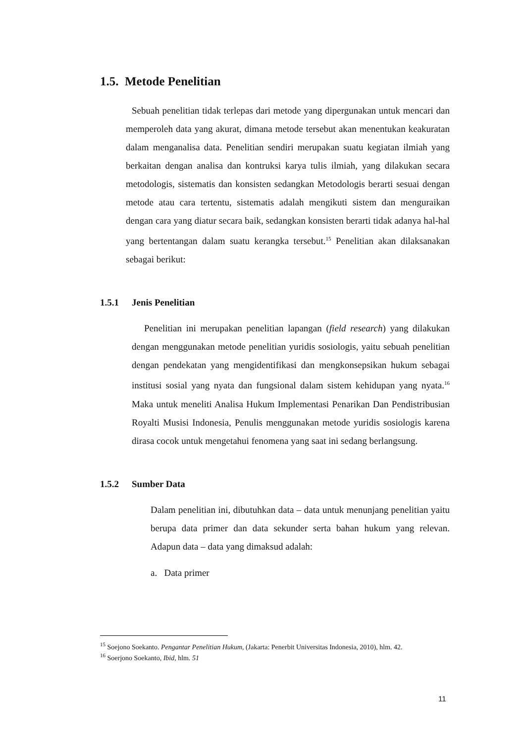1.5. Metode Penelitian
Sebuah penelitian tidak terlepas dari metode yang dipergunakan untuk mencari dan memperoleh data yang akurat, dimana metode tersebut akan menentukan keakuratan dalam menganalisa data. Penelitian sendiri merupakan suatu kegiatan ilmiah yang berkaitan dengan analisa dan kontruksi karya tulis ilmiah, yang dilakukan secara metodologis, sistematis dan konsisten sedangkan Metodologis berarti sesuai dengan metode atau cara tertentu, sistematis adalah mengikuti sistem dan menguraikan dengan cara yang diatur secara baik, sedangkan konsisten berarti tidak adanya hal-hal yang bertentangan dalam suatu kerangka tersebut.<sup>15</sup> Penelitian akan dilaksanakan sebagai berikut:
1.5.1 Jenis Penelitian
Penelitian ini merupakan penelitian lapangan (field research) yang dilakukan dengan menggunakan metode penelitian yuridis sosiologis, yaitu sebuah penelitian dengan pendekatan yang mengidentifikasi dan mengkonsepsikan hukum sebagai institusi sosial yang nyata dan fungsional dalam sistem kehidupan yang nyata.<sup>16</sup> Maka untuk meneliti Analisa Hukum Implementasi Penarikan Dan Pendistribusian Royalti Musisi Indonesia, Penulis menggunakan metode yuridis sosiologis karena dirasa cocok untuk mengetahui fenomena yang saat ini sedang berlangsung.
1.5.2 Sumber Data
Dalam penelitian ini, dibutuhkan data – data untuk menunjang penelitian yaitu berupa data primer dan data sekunder serta bahan hukum yang relevan. Adapun data – data yang dimaksud adalah:
a. Data primer
<sup>15</sup> Soejono Soekanto. Pengantar Penelitian Hukum, (Jakarta: Penerbit Universitas Indonesia, 2010), hlm. 42.
<sup>16</sup> Soerjono Soekanto, Ibid, hlm. 51
11